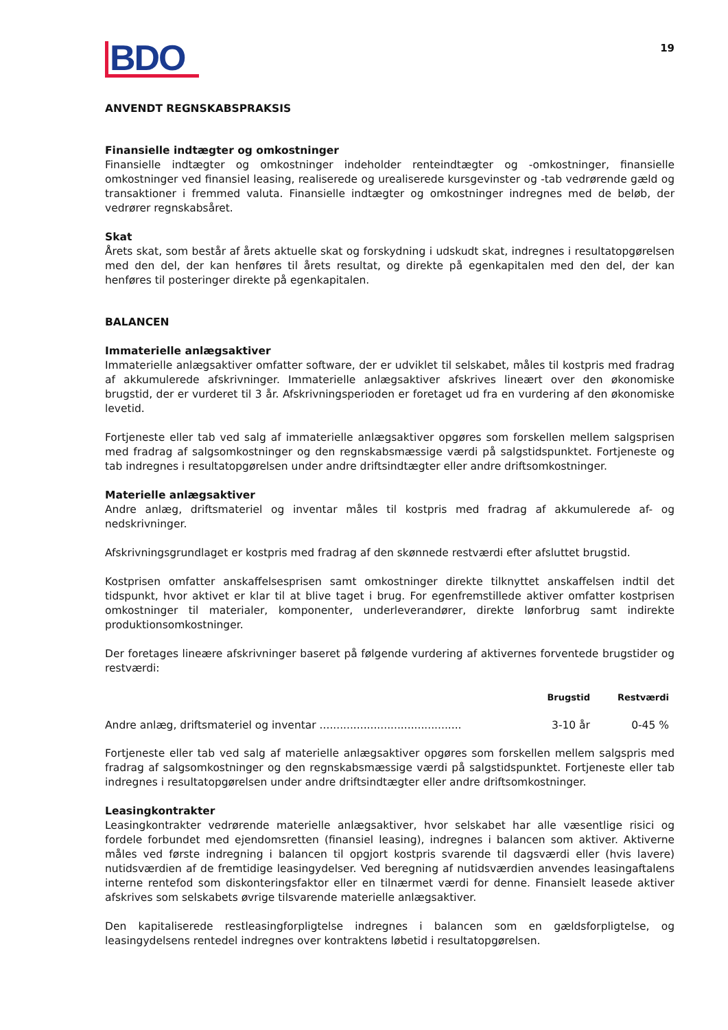BDO
19
ANVENDT REGNSKABSPRAKSIS
Finansielle indtægter og omkostninger
Finansielle indtægter og omkostninger indeholder renteindtægter og -omkostninger, finansielle omkostninger ved finansiel leasing, realiserede og urealiserede kursgevinster og -tab vedrørende gæld og transaktioner i fremmed valuta. Finansielle indtægter og omkostninger indregnes med de beløb, der vedrører regnskabsåret.
Skat
Årets skat, som består af årets aktuelle skat og forskydning i udskudt skat, indregnes i resultatopgørelsen med den del, der kan henføres til årets resultat, og direkte på egenkapitalen med den del, der kan henføres til posteringer direkte på egenkapitalen.
BALANCEN
Immaterielle anlægsaktiver
Immaterielle anlægsaktiver omfatter software, der er udviklet til selskabet, måles til kostpris med fradrag af akkumulerede afskrivninger. Immaterielle anlægsaktiver afskrives lineært over den økonomiske brugstid, der er vurderet til 3 år. Afskrivningsperioden er foretaget ud fra en vurdering af den økonomiske levetid.
Fortjeneste eller tab ved salg af immaterielle anlægsaktiver opgøres som forskellen mellem salgsprisen med fradrag af salgsomkostninger og den regnskabsmæssige værdi på salgstidspunktet. Fortjeneste og tab indregnes i resultatopgørelsen under andre driftsindtægter eller andre driftsomkostninger.
Materielle anlægsaktiver
Andre anlæg, driftsmateriel og inventar måles til kostpris med fradrag af akkumulerede af- og nedskrivninger.
Afskrivningsgrundlaget er kostpris med fradrag af den skønnede restværdi efter afsluttet brugstid.
Kostprisen omfatter anskaffelsesprisen samt omkostninger direkte tilknyttet anskaffelsen indtil det tidspunkt, hvor aktivet er klar til at blive taget i brug. For egenfremstillede aktiver omfatter kostprisen omkostninger til materialer, komponenter, underleverandører, direkte lønforbrug samt indirekte produktionsomkostninger.
Der foretages lineære afskrivninger baseret på følgende vurdering af aktivernes forventede brugstider og restværdi:
| | Brugstid | Restværdi |
| --- | --- | --- |
| Andre anlæg, driftsmateriel og inventar .......................................... | 3-10 år | 0-45 % |
Fortjeneste eller tab ved salg af materielle anlægsaktiver opgøres som forskellen mellem salgspris med fradrag af salgsomkostninger og den regnskabsmæssige værdi på salgstidspunktet. Fortjeneste eller tab indregnes i resultatopgørelsen under andre driftsindtægter eller andre driftsomkostninger.
Leasingkontrakter
Leasingkontrakter vedrørende materielle anlægsaktiver, hvor selskabet har alle væsentlige risici og fordele forbundet med ejendomsretten (finansiel leasing), indregnes i balancen som aktiver. Aktiverne måles ved første indregning i balancen til opgjort kostpris svarende til dagsværdi eller (hvis lavere) nutidsværdien af de fremtidige leasingydelser. Ved beregning af nutidsværdien anvendes leasingaftalens interne rentefod som diskonteringsfaktor eller en tilnærmet værdi for denne. Finansielt leasede aktiver afskrives som selskabets øvrige tilsvarende materielle anlægsaktiver.
Den kapitaliserede restleasingforpligtelse indregnes i balancen som en gældsforpligtelse, og leasingydelsens rentedel indregnes over kontraktens løbetid i resultatopgørelsen.